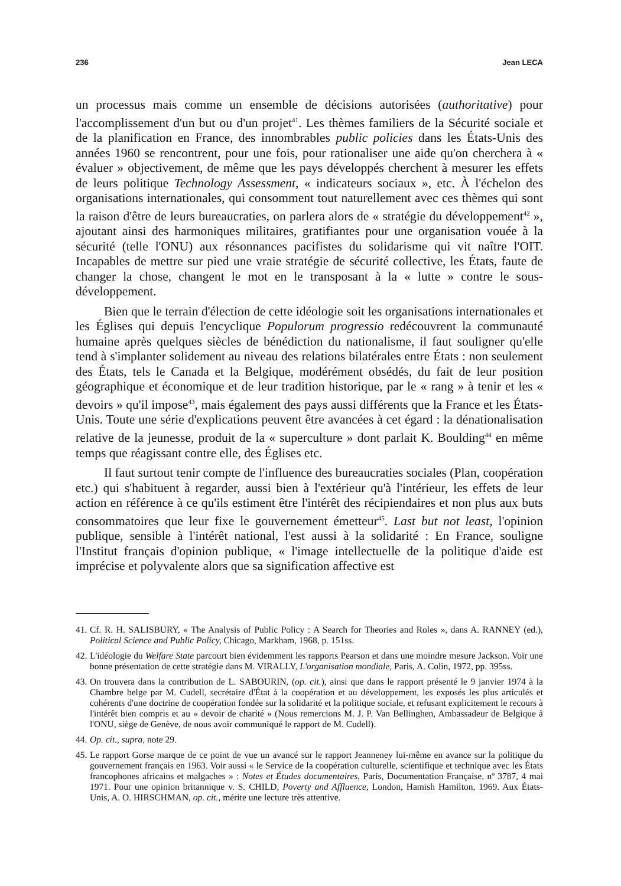236 Jean LECA
un processus mais comme un ensemble de décisions autorisées (authoritative) pour l'accomplissement d'un but ou d'un projet<sup>41</sup>. Les thèmes familiers de la Sécurité sociale et de la planification en France, des innombrables public policies dans les États-Unis des années 1960 se rencontrent, pour une fois, pour rationaliser une aide qu'on cherchera à « évaluer » objectivement, de même que les pays développés cherchent à mesurer les effets de leurs politique Technology Assessment, « indicateurs sociaux », etc. À l'échelon des organisations internationales, qui consomment tout naturellement avec ces thèmes qui sont la raison d'être de leurs bureaucraties, on parlera alors de « stratégie du développement<sup>42</sup> », ajoutant ainsi des harmoniques militaires, gratifiantes pour une organisation vouée à la sécurité (telle l'ONU) aux résonnances pacifistes du solidarisme qui vit naître l'OIT. Incapables de mettre sur pied une vraie stratégie de sécurité collective, les États, faute de changer la chose, changent le mot en le transposant à la « lutte » contre le sous-développement.
Bien que le terrain d'élection de cette idéologie soit les organisations internationales et les Églises qui depuis l'encyclique Populorum progressio redécouvrent la communauté humaine après quelques siècles de bénédiction du nationalisme, il faut souligner qu'elle tend à s'implanter solidement au niveau des relations bilatérales entre États : non seulement des États, tels le Canada et la Belgique, modérément obsédés, du fait de leur position géographique et économique et de leur tradition historique, par le « rang » à tenir et les « devoirs » qu'il impose<sup>43</sup>, mais également des pays aussi différents que la France et les États-Unis. Toute une série d'explications peuvent être avancées à cet égard : la dénationalisation relative de la jeunesse, produit de la « superculture » dont parlait K. Boulding<sup>44</sup> en même temps que réagissant contre elle, des Églises etc.
Il faut surtout tenir compte de l'influence des bureaucraties sociales (Plan, coopération etc.) qui s'habituent à regarder, aussi bien à l'extérieur qu'à l'intérieur, les effets de leur action en référence à ce qu'ils estiment être l'intérêt des récipiendaires et non plus aux buts consommatoires que leur fixe le gouvernement émetteur<sup>45</sup>. Last but not least, l'opinion publique, sensible à l'intérêt national, l'est aussi à la solidarité : En France, souligne l'Institut français d'opinion publique, « l'image intellectuelle de la politique d'aide est imprécise et polyvalente alors que sa signification affective est
41. Cf. R. H. SALISBURY, « The Analysis of Public Policy : A Search for Theories and Roles », dans A. RANNEY (ed.), Political Science and Public Policy, Chicago, Markham, 1968, p. 151ss.
42. L'idéologie du Welfare State parcourt bien évidemment les rapports Pearson et dans une moindre mesure Jackson. Voir une bonne présentation de cette stratégie dans M. VIRALLY, L'organisation mondiale, Paris, A. Colin, 1972, pp. 395ss.
43. On trouvera dans la contribution de L. SABOURIN, (op. cit.), ainsi que dans le rapport présenté le 9 janvier 1974 à la Chambre belge par M. Cudell, secrétaire d'État à la coopération et au développement, les exposés les plus articulés et cohérents d'une doctrine de coopération fondée sur la solidarité et la politique sociale, et refusant explicitement le recours à l'intérêt bien compris et au « devoir de charité » (Nous remercions M. J. P. Van Bellinghen, Ambassadeur de Belgique à l'ONU, siège de Genève, de nous avoir communiqué le rapport de M. Cudell).
44. Op. cit., supra, note 29.
45. Le rapport Gorse marque de ce point de vue un avancé sur le rapport Jeanneney lui-même en avance sur la politique du gouvernement français en 1963. Voir aussi « le Service de la coopération culturelle, scientifique et technique avec les États francophones africains et malgaches » : Notes et Études documentaires, Paris, Documentation Française, nº 3787, 4 mai 1971. Pour une opinion britannique v. S. CHILD, Poverty and Affluence, London, Hamish Hamilton, 1969. Aux États-Unis, A. O. HIRSCHMAN, op. cit., mérite une lecture très attentive.